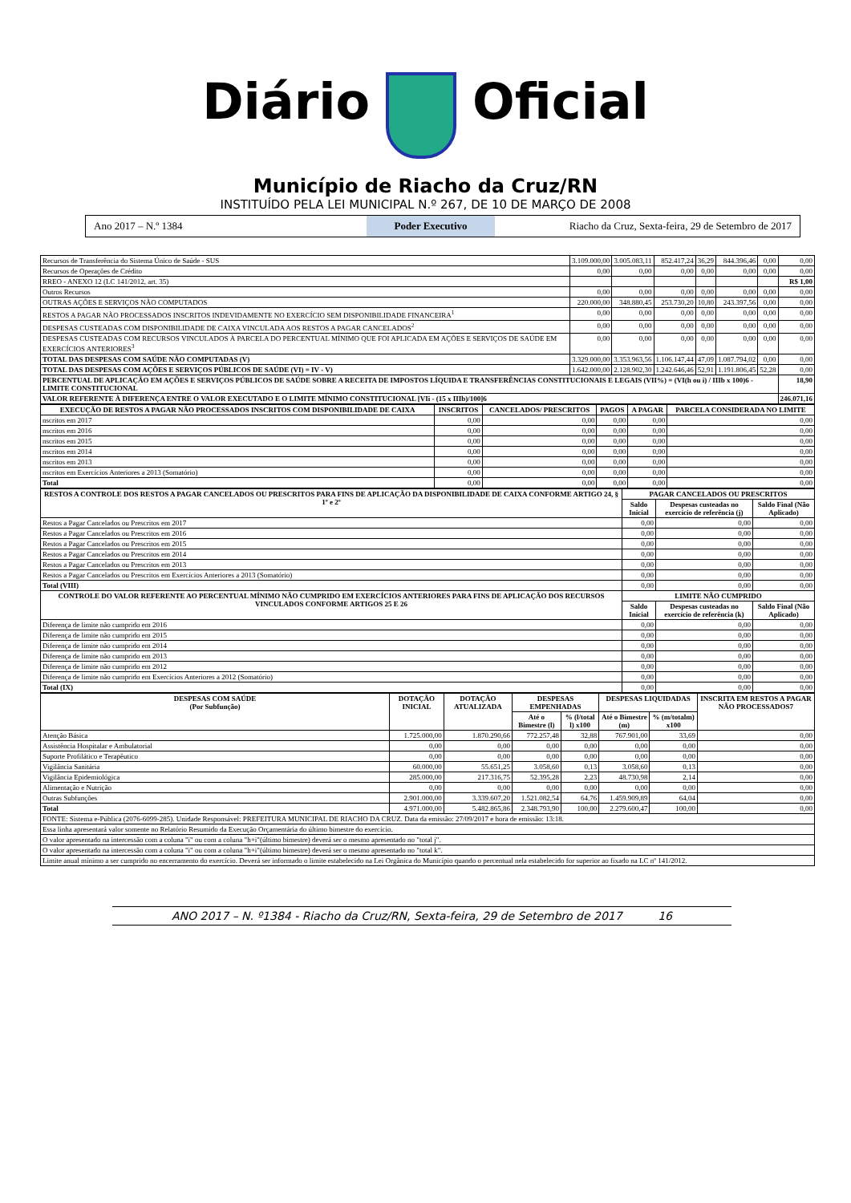Diário Oficial
Município de Riacho da Cruz/RN
INSTITUÍDO PELA LEI MUNICIPAL N.º 267, DE 10 DE MARÇO DE 2008
Ano 2017 – N.º 1384 Poder Executivo Riacho da Cruz, Sexta-feira, 29 de Setembro de 2017
| Recursos de Transferência do Sistema Único de Saúde - SUS | 3.109.000,00 | 3.005.083,11 | 852.417,24 | 36,29 | 844.396,46 | 0,00 | 0,00 |
| Recursos de Operações de Crédito | 0,00 | 0,00 | 0,00 | 0,00 | 0,00 | 0,00 | 0,00 |
| RREO - ANEXO 12 (LC 141/2012, art. 35) | | | | | | | R$ 1,00 |
| Outros Recursos | 0,00 | 0,00 | 0,00 | 0,00 | 0,00 | 0,00 | 0,00 |
| OUTRAS AÇÕES E SERVIÇOS NÃO COMPUTADOS | 220.000,00 | 348.880,45 | 253.730,20 | 10,80 | 243.397,56 | 0,00 | 0,00 |
| RESTOS A PAGAR NÃO PROCESSADOS INSCRITOS INDEVIDAMENTE NO EXERCÍCIO SEM DISPONIBILIDADE FINANCEIRA<sup>1</sup> | 0,00 | 0,00 | 0,00 | 0,00 | 0,00 | 0,00 | 0,00 |
| DESPESAS CUSTEADAS COM DISPONIBILIDADE DE CAIXA VINCULADA AOS RESTOS A PAGAR CANCELADOS<sup>2</sup> | 0,00 | 0,00 | 0,00 | 0,00 | 0,00 | 0,00 | 0,00 |
| DESPESAS CUSTEADAS COM RECURSOS VINCULADOS À PARCELA DO PERCENTUAL MÍNIMO QUE FOI APLICADA EM AÇÕES E SERVIÇOS DE SAÚDE EM EXERCÍCIOS ANTERIORES<sup>3</sup> | 0,00 | 0,00 | 0,00 | 0,00 | 0,00 | 0,00 | 0,00 |
| TOTAL DAS DESPESAS COM SAÚDE NÃO COMPUTADAS (V) | 3.329.000,00 | 3.353.963,56 | 1.106.147,44 | 47,09 | 1.087.794,02 | 0,00 | 0,00 |
| TOTAL DAS DESPESAS COM AÇÕES E SERVIÇOS PÚBLICOS DE SAÚDE (VI) = IV - V) | 1.642.000,00 | 2.128.902,30 | 1.242.646,46 | 52,91 | 1.191.806,45 | 52,28 | 0,00 |
| PERCENTUAL DE APLICAÇÃO EM AÇÕES E SERVIÇOS PÚBLICOS DE SAÚDE SOBRE A RECEITA DE IMPOSTOS LÍQUIDA E TRANSFERÊNCIAS CONSTITUCIONAIS E LEGAIS (VII%) = (VI(h ou i) / IIIb x 100)6 - LIMITE CONSTITUCIONAL | | | | | | | 18,90 |
| VALOR REFERENTE À DIFERENÇA ENTRE O VALOR EXECUTADO E O LIMITE MÍNIMO CONSTITUCIONAL [VIi - (15 x IIIb)/100]6 | | | | | | | 246.071,16 |
| EXECUÇÃO DE RESTOS A PAGAR NÃO PROCESSADOS INSCRITOS COM DISPONIBILIDADE DE CAIXA | INSCRITOS | CANCELADOS/ PRESCRITOS | PAGOS | A PAGAR | PARCELA CONSIDERADA NO LIMITE |
| --- | --- | --- | --- | --- | --- |
| nscritos em 2017 | 0,00 | 0,00 | 0,00 | 0,00 | 0,00 |
| nscritos em 2016 | 0,00 | 0,00 | 0,00 | 0,00 | 0,00 |
| nscritos em 2015 | 0,00 | 0,00 | 0,00 | 0,00 | 0,00 |
| nscritos em 2014 | 0,00 | 0,00 | 0,00 | 0,00 | 0,00 |
| nscritos em 2013 | 0,00 | 0,00 | 0,00 | 0,00 | 0,00 |
| nscritos em Exercícios Anteriores a 2013 (Somatório) | 0,00 | 0,00 | 0,00 | 0,00 | 0,00 |
| Total | 0,00 | 0,00 | 0,00 | 0,00 | 0,00 |
| RESTOS A CONTROLE DOS RESTOS A PAGAR CANCELADOS OU PRESCRITOS PARA FINS DE APLICAÇÃO DA DISPONIBILIDADE DE CAIXA CONFORME ARTIGO 24, § 1º e 2º | PAGAR CANCELADOS OU PRESCRITOS | | |
| --- | --- | --- | --- |
| | Saldo Inicial | Despesas custeadas no exercício de referência (j) | Saldo Final (Não Aplicado) |
| Restos a Pagar Cancelados ou Prescritos em 2017 | 0,00 | 0,00 | 0,00 |
| Restos a Pagar Cancelados ou Prescritos em 2016 | 0,00 | 0,00 | 0,00 |
| Restos a Pagar Cancelados ou Prescritos em 2015 | 0,00 | 0,00 | 0,00 |
| Restos a Pagar Cancelados ou Prescritos em 2014 | 0,00 | 0,00 | 0,00 |
| Restos a Pagar Cancelados ou Prescritos em 2013 | 0,00 | 0,00 | 0,00 |
| Restos a Pagar Cancelados ou Prescritos em Exercícios Anteriores a 2013 (Somatório) | 0,00 | 0,00 | 0,00 |
| Total (VIII) | 0,00 | 0,00 | 0,00 |
| CONTROLE DO VALOR REFERENTE AO PERCENTUAL MÍNIMO NÃO CUMPRIDO EM EXERCÍCIOS ANTERIORES PARA FINS DE APLICAÇÃO DOS RECURSOS VINCULADOS CONFORME ARTIGOS 25 E 26 | LIMITE NÃO CUMPRIDO | | |
| | Saldo Inicial | Despesas custeadas no exercício de referência (k) | Saldo Final (Não Aplicado) |
| Diferença de limite não cumprido em 2016 | 0,00 | 0,00 | 0,00 |
| Diferença de limite não cumprido em 2015 | 0,00 | 0,00 | 0,00 |
| Diferença de limite não cumprido em 2014 | 0,00 | 0,00 | 0,00 |
| Diferença de limite não cumprido em 2013 | 0,00 | 0,00 | 0,00 |
| Diferença de limite não cumprido em 2012 | 0,00 | 0,00 | 0,00 |
| Diferença de limite não cumprido em Exercícios Anteriores a 2012 (Somatório) | 0,00 | 0,00 | 0,00 |
| Total (IX) | 0,00 | 0,00 | 0,00 |
| DESPESAS COM SAÚDE (Por Subfunção) | DOTAÇÃO INICIAL | DOTAÇÃO ATUALIZADA | DESPESAS EMPENHADAS | | DESPESAS LIQUIDADAS | | INSCRITA EM RESTOS A PAGAR NÃO PROCESSADOS7 |
| --- | --- | --- | --- | --- | --- | --- | --- |
| | | | Até o Bimestre (l) | % (l/total l) x100 | Até o Bimestre (m) | % (m/totalm) x100 | |
| Atenção Básica | 1.725.000,00 | 1.870.290,66 | 772.257,48 | 32,88 | 767.901,00 | 33,69 | 0,00 |
| Assistência Hospitalar e Ambulatorial | 0,00 | 0,00 | 0,00 | 0,00 | 0,00 | 0,00 | 0,00 |
| Suporte Profilático e Terapêutico | 0,00 | 0,00 | 0,00 | 0,00 | 0,00 | 0,00 | 0,00 |
| Vigilância Sanitária | 60.000,00 | 55.651,25 | 3.058,60 | 0,13 | 3.058,60 | 0,13 | 0,00 |
| Vigilância Epidemiológica | 285.000,00 | 217.316,75 | 52.395,28 | 2,23 | 48.730,98 | 2,14 | 0,00 |
| Alimentação e Nutrição | 0,00 | 0,00 | 0,00 | 0,00 | 0,00 | 0,00 | 0,00 |
| Outras Subfunções | 2.901.000,00 | 3.339.607,20 | 1.521.082,54 | 64,76 | 1.459.909,89 | 64,04 | 0,00 |
| Total | 4.971.000,00 | 5.482.865,86 | 2.348.793,90 | 100,00 | 2.279.600,47 | 100,00 | 0,00 |
| FONTE: Sistema e-Pública (2076-6099-285). Unidade Responsável: PREFEITURA MUNICIPAL DE RIACHO DA CRUZ. Data da emissão: 27/09/2017 e hora de emissão: 13:18. | | | | | | | |
| Essa linha apresentará valor somente no Relatório Resumido da Execução Orçamentária do último bimestre do exercício. | | | | | | | |
| O valor apresentado na intercessão com a coluna "i" ou com a coluna "h+i"(último bimestre) deverá ser o mesmo apresentado no "total j". | | | | | | | |
| O valor apresentado na intercessão com a coluna "i" ou com a coluna "h+i"(último bimestre) deverá ser o mesmo apresentado no "total k". | | | | | | | |
| Limite anual mínimo a ser cumprido no encerramento do exercício. Deverá ser informado o limite estabelecido na Lei Orgânica do Município quando o percentual nela estabelecido for superior ao fixado na LC nº 141/2012. | | | | | | | |
ANO 2017 – N. º1384 - Riacho da Cruz/RN, Sexta-feira, 29 de Setembro de 2017 16